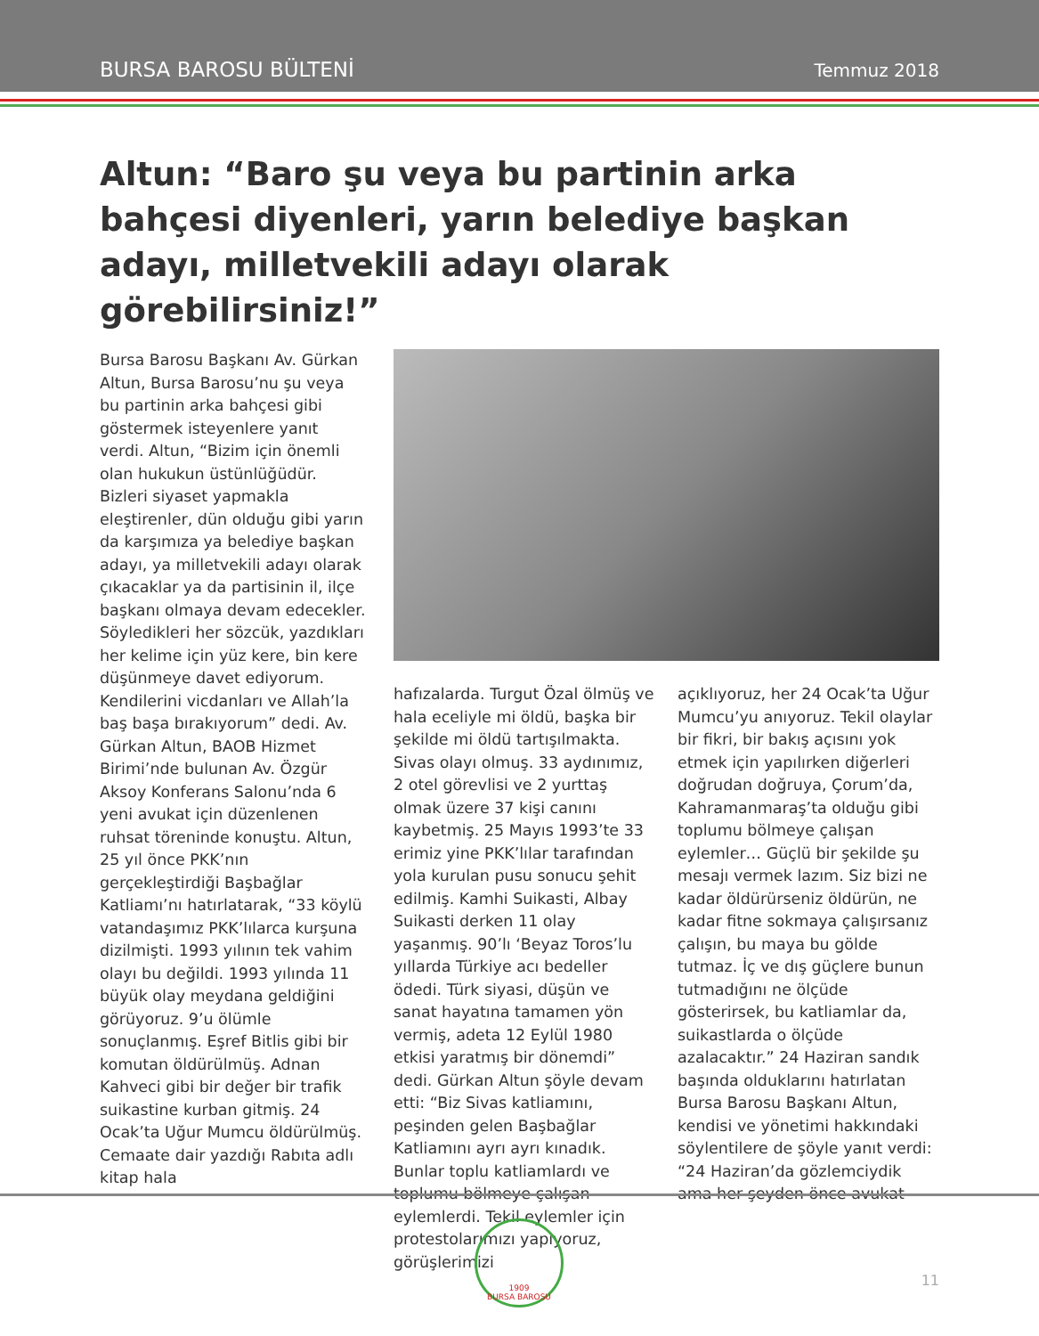BURSA BAROSU BÜLTENİ Temmuz 2018
Altun: “Baro şu veya bu partinin arka bahçesi diyenleri, yarın belediye başkan adayı, milletvekili adayı olarak görebilirsiniz!”
Bursa Barosu Başkanı Av. Gürkan Altun, Bursa Barosu’nu şu veya bu partinin arka bahçesi gibi göstermek isteyenlere yanıt verdi. Altun, “Bizim için önemli olan hukukun üstünlüğüdür. Bizleri siyaset yapmakla eleştirenler, dün olduğu gibi yarın da karşımıza ya belediye başkan adayı, ya milletvekili adayı olarak çıkacaklar ya da partisinin il, ilçe başkanı olmaya devam edecekler. Söyledikleri her sözcük, yazdıkları her kelime için yüz kere, bin kere düşünmeye davet ediyorum. Kendilerini vicdanları ve Allah’la baş başa bırakıyorum” dedi. Av. Gürkan Altun, BAOB Hizmet Birimi’nde bulunan Av. Özgür Aksoy Konferans Salonu’nda 6 yeni avukat için düzenlenen ruhsat töreninde konuştu. Altun, 25 yıl önce PKK’nın gerçekleştirdiği Başbağlar Katliamı’nı hatırlatarak, “33 köylü vatandaşımız PKK’lılarca kurşuna dizilmişti. 1993 yılının tek vahim olayı bu değildi. 1993 yılında 11 büyük olay meydana geldiğini görüyoruz. 9’u ölümle sonuçlanmış. Eşref Bitlis gibi bir komutan öldürülmüş. Adnan Kahveci gibi bir değer bir trafik suikastine kurban gitmiş. 24 Ocak’ta Uğur Mumcu öldürülmüş. Cemaate dair yazdığı Rabıta adlı kitap hala
hafızalarda. Turgut Özal ölmüş ve hala eceliyle mi öldü, başka bir şekilde mi öldü tartışılmakta. Sivas olayı olmuş. 33 aydınımız, 2 otel görevlisi ve 2 yurttaş olmak üzere 37 kişi canını kaybetmiş. 25 Mayıs 1993’te 33 erimiz yine PKK’lılar tarafından yola kurulan pusu sonucu şehit edilmiş. Kamhi Suikasti, Albay Suikasti derken 11 olay yaşanmış. 90’lı ‘Beyaz Toros’lu yıllarda Türkiye acı bedeller ödedi. Türk siyasi, düşün ve sanat hayatına tamamen yön vermiş, adeta 12 Eylül 1980 etkisi yaratmış bir dönemdi” dedi. Gürkan Altun şöyle devam etti: “Biz Sivas katliamını, peşinden gelen Başbağlar Katliamını ayrı ayrı kınadık. Bunlar toplu katliamlardı ve toplumu bölmeye çalışan eylemlerdi. Tekil eylemler için protestolarımızı yapıyoruz, görüşlerimizi
açıklıyoruz, her 24 Ocak’ta Uğur Mumcu’yu anıyoruz. Tekil olaylar bir fikri, bir bakış açısını yok etmek için yapılırken diğerleri doğrudan doğruya, Çorum’da, Kahramanmaraş’ta olduğu gibi toplumu bölmeye çalışan eylemler… Güçlü bir şekilde şu mesajı vermek lazım. Siz bizi ne kadar öldürürseniz öldürün, ne kadar fitne sokmaya çalışırsanız çalışın, bu maya bu gölde tutmaz. İç ve dış güçlere bunun tutmadığını ne ölçüde gösterirsek, bu katliamlar da, suikastlarda o ölçüde azalacaktır.” 24 Haziran sandık başında olduklarını hatırlatan Bursa Barosu Başkanı Altun, kendisi ve yönetimi hakkındaki söylentilere de şöyle yanıt verdi: “24 Haziran’da gözlemciydik ama her şeyden önce avukat
1909
BURSA BAROSU
11